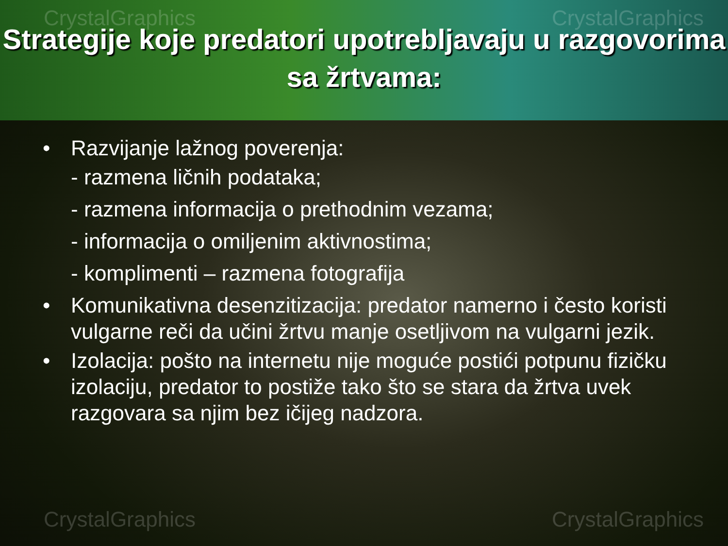CrystalGraphics CrystalGraphics
Strategije koje predatori upotrebljavaju u razgovorima sa žrtvama:
• Razvijanje lažnog poverenja:
- razmena ličnih podataka;
- razmena informacija o prethodnim vezama;
- informacija o omiljenim aktivnostima;
- komplimenti – razmena fotografija
• Komunikativna desenzitizacija: predator namerno i često koristi vulgarne reči da učini žrtvu manje osetljivom na vulgarni jezik.
• Izolacija: pošto na internetu nije moguće postići potpunu fizičku izolaciju, predator to postiže tako što se stara da žrtva uvek razgovara sa njim bez ičijeg nadzora.
CrystalGraphics CrystalGraphics